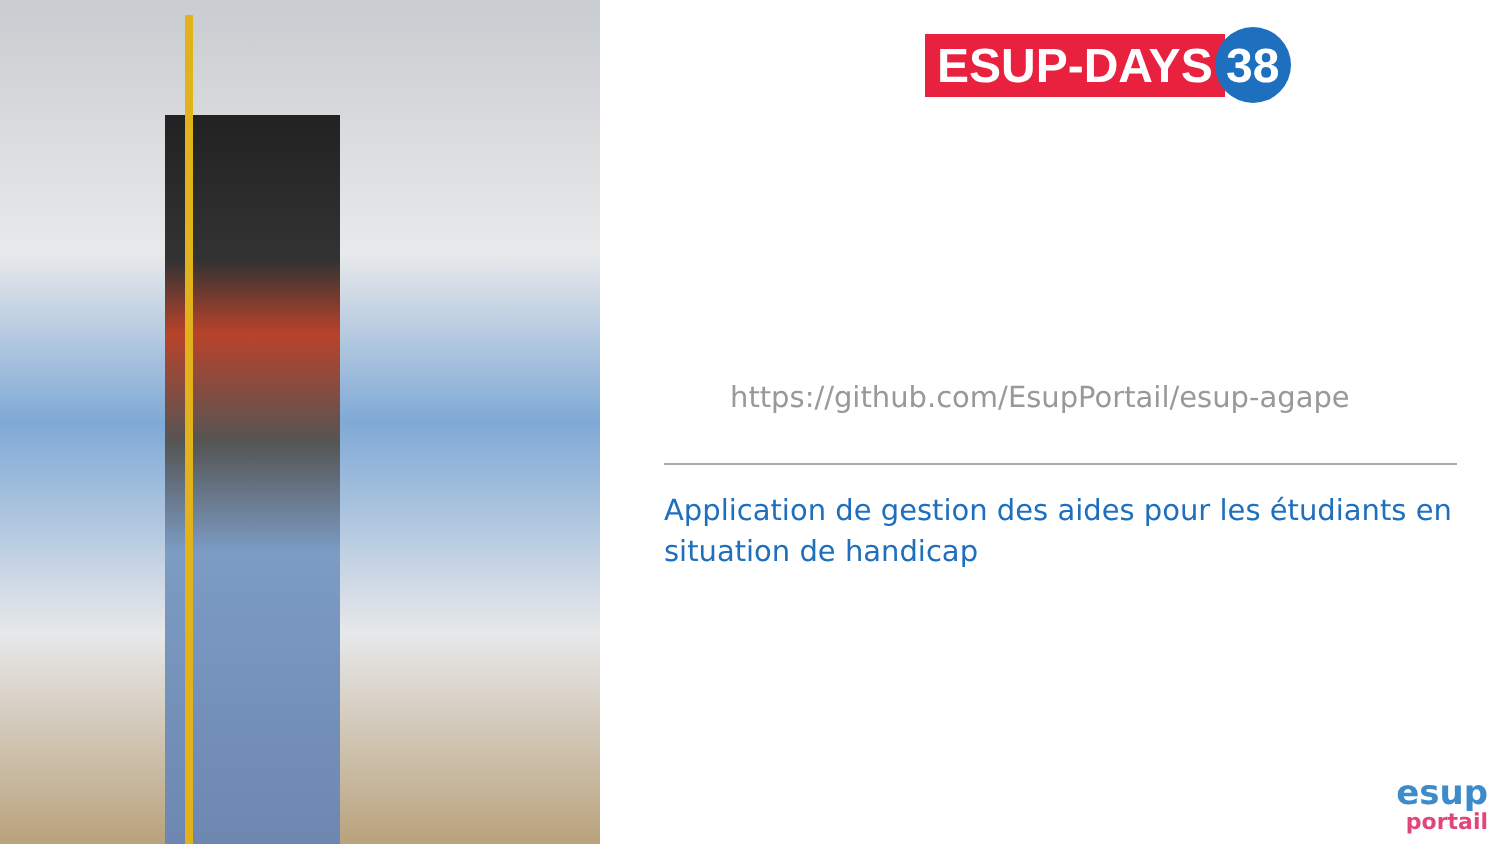ESUP-DAYS 38
https://github.com/EsupPortail/esup-agape
Application de gestion des aides pour les étudiants en situation de handicap
esup
portail